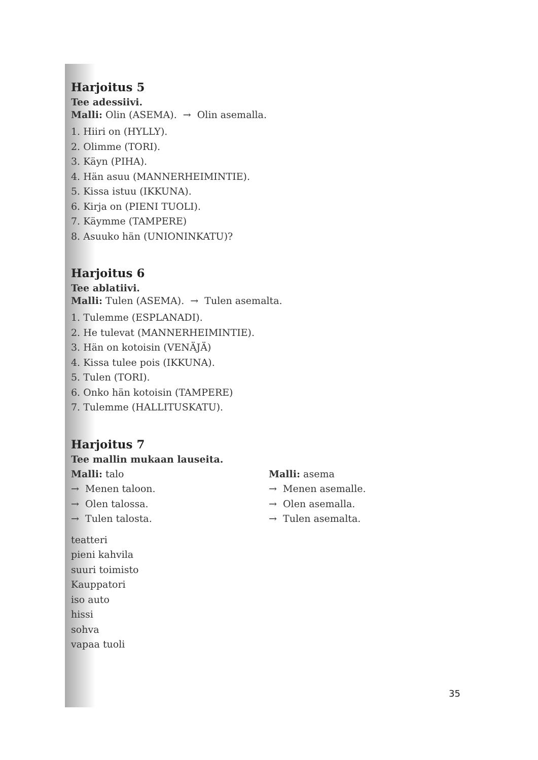Harjoitus 5
Tee adessiivi.
Malli: Olin (ASEMA). → Olin asemalla.
1. Hiiri on (HYLLY).
2. Olimme (TORI).
3. Käyn (PIHA).
4. Hän asuu (MANNERHEIMINTIE).
5. Kissa istuu (IKKUNA).
6. Kirja on (PIENI TUOLI).
7. Käymme (TAMPERE)
8. Asuuko hän (UNIONINKATU)?
Harjoitus 6
Tee ablatiivi.
Malli: Tulen (ASEMA). → Tulen asemalta.
1. Tulemme (ESPLANADI).
2. He tulevat (MANNERHEIMINTIE).
3. Hän on kotoisin (VENÄJÄ)
4. Kissa tulee pois (IKKUNA).
5. Tulen (TORI).
6. Onko hän kotoisin (TAMPERE)
7. Tulemme (HALLITUSKATU).
Harjoitus 7
Tee mallin mukaan lauseita.
Malli: talo
→ Menen taloon.
→ Olen talossa.
→ Tulen talosta.
Malli: asema
→ Menen asemalle.
→ Olen asemalla.
→ Tulen asemalta.
teatteri
pieni kahvila
suuri toimisto
Kauppatori
iso auto
hissi
sohva
vapaa tuoli
35